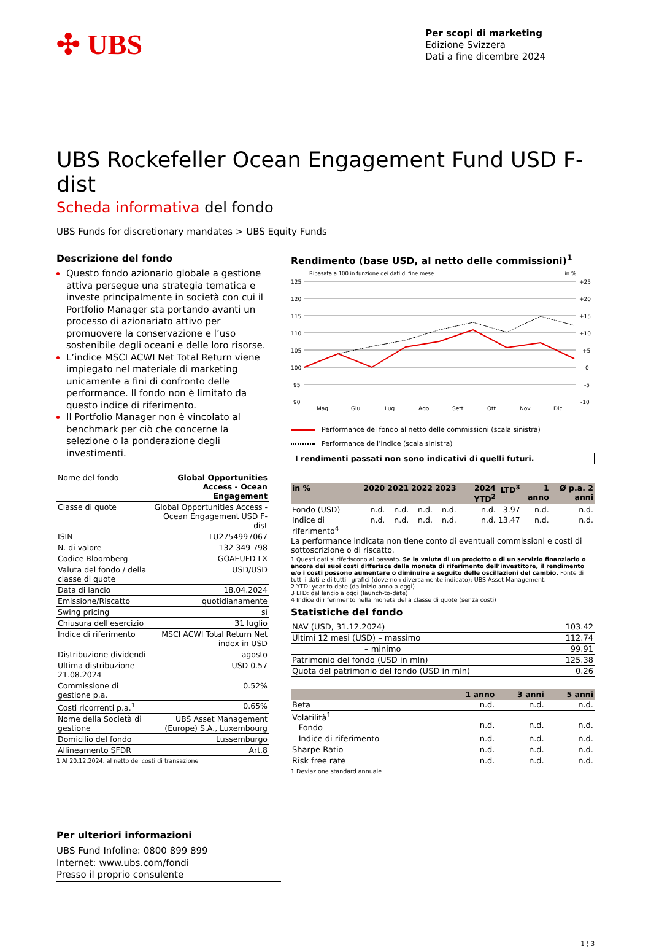✣ UBS
Per scopi di marketing
Edizione Svizzera
Dati a fine dicembre 2024
UBS Rockefeller Ocean Engagement Fund USD F-dist
Scheda informativa del fondo
UBS Funds for discretionary mandates > UBS Equity Funds
Descrizione del fondo
Questo fondo azionario globale a gestione attiva persegue una strategia tematica e investe principalmente in società con cui il Portfolio Manager sta portando avanti un processo di azionariato attivo per promuovere la conservazione e l’uso sostenibile degli oceani e delle loro risorse.
L’indice MSCI ACWI Net Total Return viene impiegato nel materiale di marketing unicamente a fini di confronto delle performance. Il fondo non è limitato da questo indice di riferimento.
Il Portfolio Manager non è vincolato al benchmark per ciò che concerne la selezione o la ponderazione degli investimenti.
| Nome del fondo | Global Opportunities Access - Ocean Engagement |
| Classe di quote | Global Opportunities Access - Ocean Engagement USD F-dist |
| ISIN | LU2754997067 |
| N. di valore | 132 349 798 |
| Codice Bloomberg | GOAEUFD LX |
| Valuta del fondo / della classe di quote | USD/USD |
| Data di lancio | 18.04.2024 |
| Emissione/Riscatto | quotidianamente |
| Swing pricing | sì |
| Chiusura dell'esercizio | 31 luglio |
| Indice di riferimento | MSCI ACWI Total Return Net index in USD |
| Distribuzione dividendi | agosto |
| Ultima distribuzione 21.08.2024 | USD 0.57 |
| Commissione di gestione p.a. | 0.52% |
| Costi ricorrenti p.a.<sup>1</sup> | 0.65% |
| Nome della Società di gestione | UBS Asset Management (Europe) S.A., Luxembourg |
| Domicilio del fondo | Lussemburgo |
| Allineamento SFDR | Art.8 |
1 Al 20.12.2024, al netto dei costi di transazione
Rendimento (base USD, al netto delle commissioni)<sup>1</sup>
Ribasata a 100 in funzione dei dati di fine mese in %
125
120
115
110
105
100
95
90
+25
+20
+15
+10
+5
0
-5
-10
Mag.
Giu.
Lug.
Ago.
Sett.
Ott.
Nov.
Dic.
Performance del fondo al netto delle commissioni (scala sinistra)
Performance dell’indice (scala sinistra)
I rendimenti passati non sono indicativi di quelli futuri.
| in % | 2020 | 2021 | 2022 | 2023 | 2024 YTD<sup>2</sup> | LTD<sup>3</sup> | 1 anno | Ø p.a. 2 anni |
| --- | --- | --- | --- | --- | --- | --- | --- | --- |
| Fondo (USD) | n.d. | n.d. | n.d. | n.d. | n.d. | 3.97 | n.d. | n.d. |
| Indice di riferimento<sup>4</sup> | n.d. | n.d. | n.d. | n.d. | n.d. | 13.47 | n.d. | n.d. |
La performance indicata non tiene conto di eventuali commissioni e costi di sottoscrizione o di riscatto.
1 Questi dati si riferiscono al passato. Se la valuta di un prodotto o di un servizio finanziario o ancora dei suoi costi differisce dalla moneta di riferimento dell’investitore, il rendimento e/o i costi possono aumentare o diminuire a seguito delle oscillazioni del cambio. Fonte di tutti i dati e di tutti i grafici (dove non diversamente indicato): UBS Asset Management.
2 YTD: year-to-date (da inizio anno a oggi)
3 LTD: dal lancio a oggi (launch-to-date)
4 Indice di riferimento nella moneta della classe di quote (senza costi)
Statistiche del fondo
| NAV (USD, 31.12.2024) | 103.42 |
| Ultimi 12 mesi (USD) – massimo | 112.74 |
| – minimo | 99.91 |
| Patrimonio del fondo (USD in mln) | 125.38 |
| Quota del patrimonio del fondo (USD in mln) | 0.26 |
| | 1 anno | 3 anni | 5 anni |
| --- | --- | --- | --- |
| Beta | n.d. | n.d. | n.d. |
| Volatilità<sup>1</sup> – Fondo | n.d. | n.d. | n.d. |
| – Indice di riferimento | n.d. | n.d. | n.d. |
| Sharpe Ratio | n.d. | n.d. | n.d. |
| Risk free rate | n.d. | n.d. | n.d. |
1 Deviazione standard annuale
Per ulteriori informazioni
UBS Fund Infoline: 0800 899 899
Internet: www.ubs.com/fondi
Presso il proprio consulente
1 ¦ 3